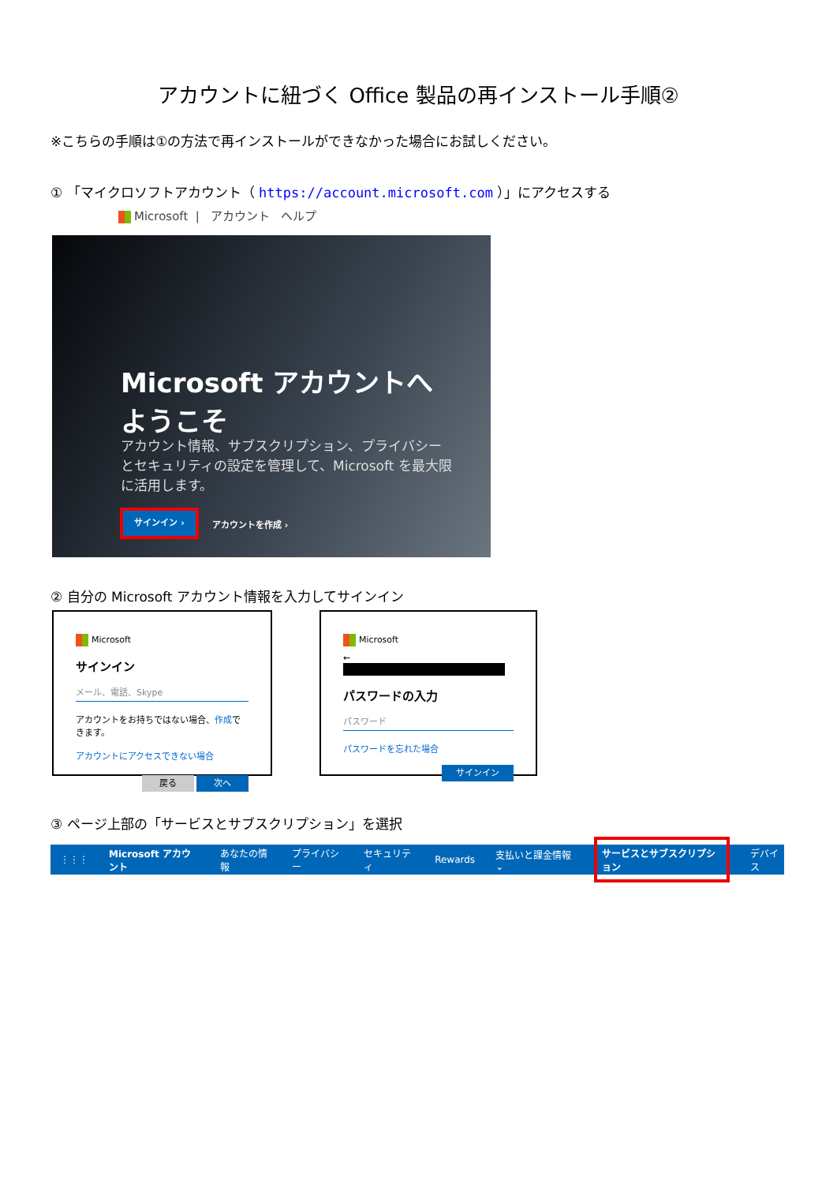アカウントに紐づく Office 製品の再インストール手順②
※こちらの手順は①の方法で再インストールができなかった場合にお試しください。
① 「マイクロソフトアカウント（ https://account.microsoft.com ）」にアクセスする
Microsoft | アカウント ヘルプ
Microsoft アカウントへようこそ
アカウント情報、サブスクリプション、プライバシーとセキュリティの設定を管理して、Microsoft を最大限に活用します。
サインイン ›
アカウントを作成 ›
② 自分の Microsoft アカウント情報を入力してサインイン
Microsoft
サインイン
メール、電話、Skype
アカウントをお持ちではない場合、作成できます。
アカウントにアクセスできない場合
戻る 次へ
Microsoft
←
パスワードの入力
パスワード
パスワードを忘れた場合
サインイン
③ ページ上部の「サービスとサブスクリプション」を選択
⋮⋮⋮ Microsoft アカウント あなたの情報 プライバシー セキュリティ Rewards 支払いと課金情報 ⌄ サービスとサブスクリプション デバイス